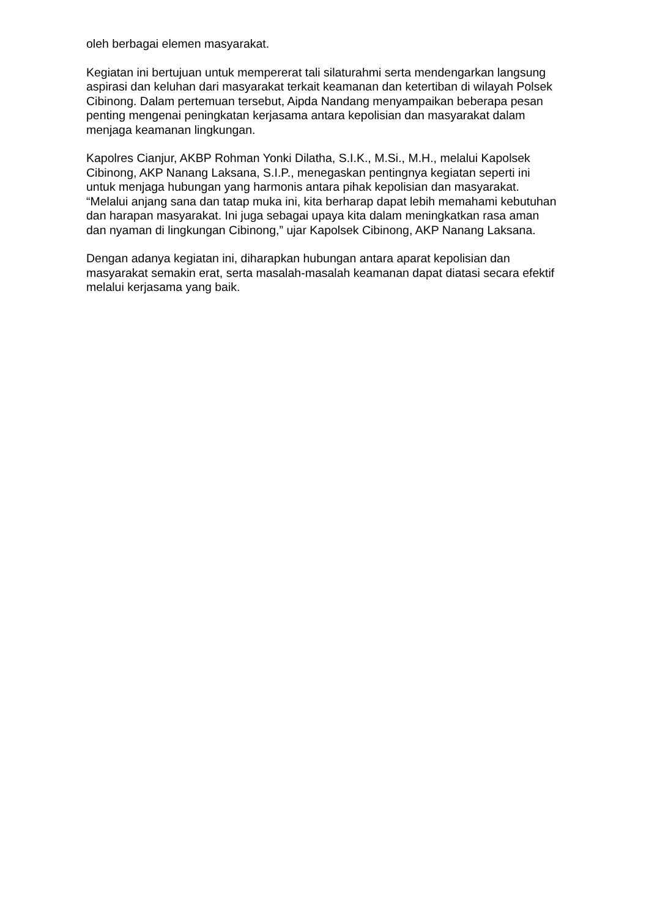oleh berbagai elemen masyarakat.
Kegiatan ini bertujuan untuk mempererat tali silaturahmi serta mendengarkan langsung aspirasi dan keluhan dari masyarakat terkait keamanan dan ketertiban di wilayah Polsek Cibinong. Dalam pertemuan tersebut, Aipda Nandang menyampaikan beberapa pesan penting mengenai peningkatan kerjasama antara kepolisian dan masyarakat dalam menjaga keamanan lingkungan.
Kapolres Cianjur, AKBP Rohman Yonki Dilatha, S.I.K., M.Si., M.H., melalui Kapolsek Cibinong, AKP Nanang Laksana, S.I.P., menegaskan pentingnya kegiatan seperti ini untuk menjaga hubungan yang harmonis antara pihak kepolisian dan masyarakat. “Melalui anjang sana dan tatap muka ini, kita berharap dapat lebih memahami kebutuhan dan harapan masyarakat. Ini juga sebagai upaya kita dalam meningkatkan rasa aman dan nyaman di lingkungan Cibinong,” ujar Kapolsek Cibinong, AKP Nanang Laksana.
Dengan adanya kegiatan ini, diharapkan hubungan antara aparat kepolisian dan masyarakat semakin erat, serta masalah-masalah keamanan dapat diatasi secara efektif melalui kerjasama yang baik.